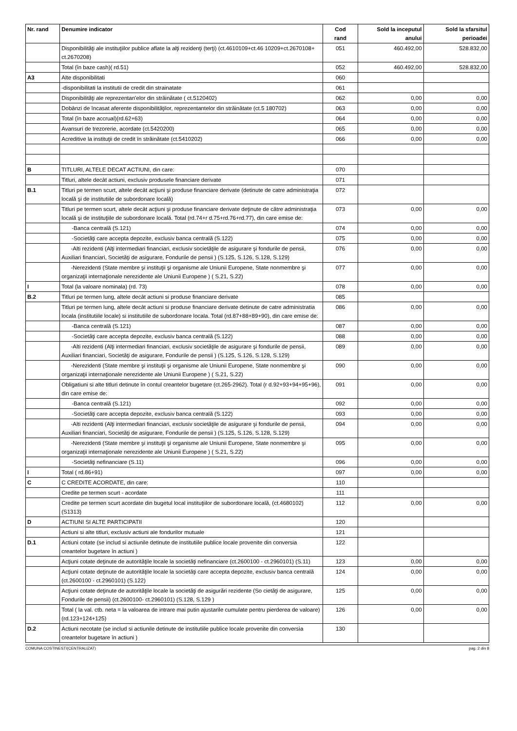| Nr. rand | Denumire indicator | Cod rand | Sold la inceputul anului | Sold la sfarsitul perioadei |
| --- | --- | --- | --- | --- |
| | Disponibilităţi ale instituţiilor publice aflate la alţi rezidenţi (terţi) (ct.4610109+ct.46 10209+ct.2670108+ ct.2670208) | 051 | 460.492,00 | 528.832,00 |
| | Total (în baze cash)( rd.51) | 052 | 460.492,00 | 528.832,00 |
| A3 | Alte disponibilitati | 060 | | |
| | -disponibilitati la institutii de credit din strainatate | 061 | | |
| | Disponibilităţi ale reprezentan'elor din străinătate ( ct.5120402) | 062 | 0,00 | 0,00 |
| | Dobânzi de încasat aferente disponibilităţilor, reprezentantelor din străinătate (ct.5 180702) | 063 | 0,00 | 0,00 |
| | Total (în baze accrual)(rd.62+63) | 064 | 0,00 | 0,00 |
| | Avansuri de trezorerie, acordate (ct.5420200) | 065 | 0,00 | 0,00 |
| | Acreditive la instituţii de credit în străinătate (ct.5410202) | 066 | 0,00 | 0,00 |
| B | TITLURI, ALTELE DECAT ACTIUNI, din care: | 070 | | |
| | Titluri, altele decât actiuni, exclusiv produsele financiare derivate | 071 | | |
| B.1 | Titluri pe termen scurt, altele decât acţiuni şi produse financiare derivate (detinute de catre administraţia locală şi de institutiile de subordonare locală) | 072 | | |
| | Titluri pe termen scurt, altele decât acţiuni şi produse financiare derivate deţinute de către administraţia locală şi de instituţiile de subordonare locală. Total (rd.74+r d.75+rd.76+rd.77), din care emise de: | 073 | 0,00 | 0,00 |
| | -Banca centrală (S.121) | 074 | 0,00 | 0,00 |
| | -Societăţi care accepta depozite, exclusiv banca centrală (S.122) | 075 | 0,00 | 0,00 |
| | -Alti rezidenti (Alţi intermediari financiari, exclusiv societăţile de asigurare şi fondurile de pensii, Auxiliari financiari, Societăţi de asigurare, Fondurile de pensii ) (S.125, S.126, S.128, S.129) | 076 | 0,00 | 0,00 |
| | -Nerezidenti (State membre şi instituţii şi organisme ale Uniunii Europene, State nonmembre şi organizaţii internaţionale nerezidente ale Uniunii Europene ) ( S.21, S.22) | 077 | 0,00 | 0,00 |
| I | Total (la valoare nominala) (rd. 73) | 078 | 0,00 | 0,00 |
| B.2 | Titluri pe termen lung, altele decât actiuni si produse financiare derivate | 085 | | |
| | Titluri pe termen lung, altele decât actiuni si produse financiare derivate detinute de catre administratia locala (institutiile locale) si institutiile de subordonare locala. Total (rd.87+88+89+90), din care emise de: | 086 | 0,00 | 0,00 |
| | -Banca centrală (S.121) | 087 | 0,00 | 0,00 |
| | -Societăţi care accepta depozite, exclusiv banca centrală (S.122) | 088 | 0,00 | 0,00 |
| | -Alti rezidenti (Alţi intermediari financiari, exclusiv societăţile de asigurare şi fondurile de pensii, Auxiliari financiari, Societăţi de asigurare, Fondurile de pensii ) (S.125, S.126, S.128, S.129) | 089 | 0,00 | 0,00 |
| | -Nerezidenti (State membre şi instituţii şi organisme ale Uniunii Europene, State nonmembre şi organizaţii internaţionale nerezidente ale Uniunii Europene ) ( S.21, S.22) | 090 | 0,00 | 0,00 |
| | Obligatiuni si alte titluri detinute în contul creantelor bugetare (ct.265-2962). Total (r d.92+93+94+95+96), din care emise de: | 091 | 0,00 | 0,00 |
| | -Banca centrală (S.121) | 092 | 0,00 | 0,00 |
| | -Societăţi care accepta depozite, exclusiv banca centrală (S.122) | 093 | 0,00 | 0,00 |
| | -Alti rezidenti (Alţi intermediari financiari, exclusiv societăţile de asigurare şi fondurile de pensii, Auxiliari financiari, Societăţi de asigurare, Fondurile de pensii ) (S.125, S.126, S.128, S.129) | 094 | 0,00 | 0,00 |
| | -Nerezidenti (State membre şi instituţii şi organisme ale Uniunii Europene, State nonmembre şi organizaţii internaţionale nerezidente ale Uniunii Europene ) ( S.21, S.22) | 095 | 0,00 | 0,00 |
| | -Societăţi nefinanciare (S.11) | 096 | 0,00 | 0,00 |
| I | Total ( rd.86+91) | 097 | 0,00 | 0,00 |
| C | C CREDITE ACORDATE, din care: | 110 | | |
| | Credite pe termen scurt - acordate | 111 | | |
| | Credite pe termen scurt acordate din bugetul local instituţiilor de subordonare locală, (ct.4680102) (S1313) | 112 | 0,00 | 0,00 |
| D | ACTIUNI SI ALTE PARTICIPATII | 120 | | |
| | Actiuni si alte titluri, exclusiv actiuni ale fondurilor mutuale | 121 | | |
| D.1 | Actiuni cotate (se includ si actiunile detinute de institutiile publice locale provenite din conversia creantelor bugetare în actiuni ) | 122 | | |
| | Acţiuni cotate deţinute de autorităţile locale la societăţi nefinanciare (ct.2600100 - ct.2960101) (S.11) | 123 | 0,00 | 0,00 |
| | Acţiuni cotate deţinute de autorităţile locale la societăţi care accepta depozite, exclusiv banca centrală (ct.2600100 - ct.2960101) (S.122) | 124 | 0,00 | 0,00 |
| | Acţiuni cotate deţinute de autorităţile locale la societăţi de asigurări rezidente (So cietăţi de asigurare, Fondurile de pensii) (ct.2600100- ct.2960101) (S.128, S.129 ) | 125 | 0,00 | 0,00 |
| | Total ( la val. ctb. neta = la valoarea de intrare mai putin ajustarile cumulate pentru pierderea de valoare) (rd.123+124+125) | 126 | 0,00 | 0,00 |
| D.2 | Actiuni necotate (se includ si actiunile detinute de institutiile publice locale provenite din conversia creantelor bugetare în actiuni ) | 130 | | |
COMUNA COSTINESTI(CENTRALIZAT) pag. 2 din 8